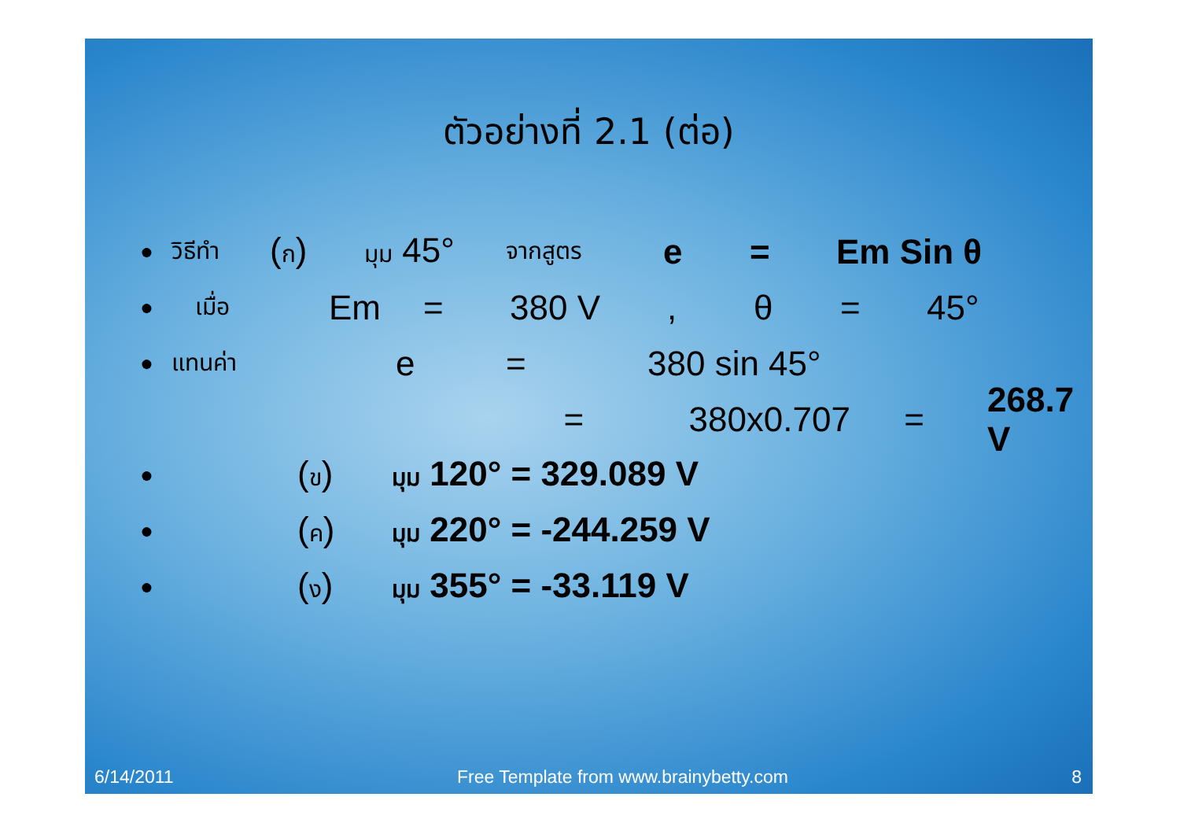ตัวอย่างที่ 2.1 (ต่อ)
● วิธีทำ (ก) มุม 45° จากสูตร e = Em Sin θ
● เมื่อ Em = 380 V, θ = 45°
● แทนค่า e = 380 sin 45°
= 380x0.707 = 268.7 V
● (ข) มุม 120° = 329.089 V
● (ค) มุม 220° = -244.259 V
● (ง) มุม 355° = -33.119 V
6/14/2011 Free Template from www.brainybetty.com 8